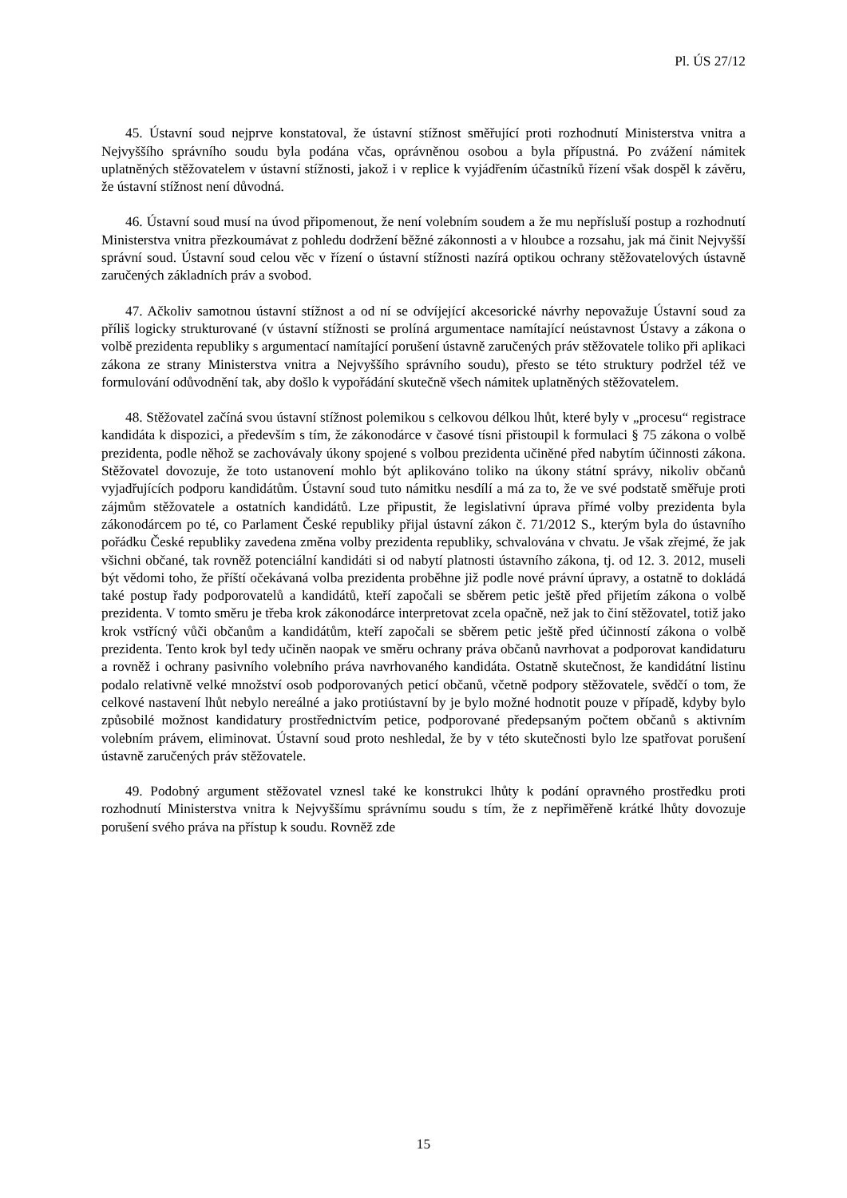Pl. ÚS 27/12
45. Ústavní soud nejprve konstatoval, že ústavní stížnost směřující proti rozhodnutí Ministerstva vnitra a Nejvyššího správního soudu byla podána včas, oprávněnou osobou a byla přípustná. Po zvážení námitek uplatněných stěžovatelem v ústavní stížnosti, jakož i v replice k vyjádřením účastníků řízení však dospěl k závěru, že ústavní stížnost není důvodná.
46. Ústavní soud musí na úvod připomenout, že není volebním soudem a že mu nepřísluší postup a rozhodnutí Ministerstva vnitra přezkoumávat z pohledu dodržení běžné zákonnosti a v hloubce a rozsahu, jak má činit Nejvyšší správní soud. Ústavní soud celou věc v řízení o ústavní stížnosti nazírá optikou ochrany stěžovatelových ústavně zaručených základních práv a svobod.
47. Ačkoliv samotnou ústavní stížnost a od ní se odvíjející akcesorické návrhy nepovažuje Ústavní soud za příliš logicky strukturované (v ústavní stížnosti se prolíná argumentace namítající neústavnost Ústavy a zákona o volbě prezidenta republiky s argumentací namítající porušení ústavně zaručených práv stěžovatele toliko při aplikaci zákona ze strany Ministerstva vnitra a Nejvyššího správního soudu), přesto se této struktury podržel též ve formulování odůvodnění tak, aby došlo k vypořádání skutečně všech námitek uplatněných stěžovatelem.
48. Stěžovatel začíná svou ústavní stížnost polemikou s celkovou délkou lhůt, které byly v „procesu“ registrace kandidáta k dispozici, a především s tím, že zákonodárce v časové tísni přistoupil k formulaci § 75 zákona o volbě prezidenta, podle něhož se zachovávaly úkony spojené s volbou prezidenta učiněné před nabytím účinnosti zákona. Stěžovatel dovozuje, že toto ustanovení mohlo být aplikováno toliko na úkony státní správy, nikoliv občanů vyjadřujících podporu kandidátům. Ústavní soud tuto námitku nesdílí a má za to, že ve své podstatě směřuje proti zájmům stěžovatele a ostatních kandidátů. Lze připustit, že legislativní úprava přímé volby prezidenta byla zákonodárcem po té, co Parlament České republiky přijal ústavní zákon č. 71/2012 S., kterým byla do ústavního pořádku České republiky zavedena změna volby prezidenta republiky, schvalována v chvatu. Je však zřejmé, že jak všichni občané, tak rovněž potenciální kandidáti si od nabytí platnosti ústavního zákona, tj. od 12. 3. 2012, museli být vědomi toho, že příští očekávaná volba prezidenta proběhne již podle nové právní úpravy, a ostatně to dokládá také postup řady podporovatelů a kandidátů, kteří započali se sběrem petic ještě před přijetím zákona o volbě prezidenta. V tomto směru je třeba krok zákonodárce interpretovat zcela opačně, než jak to činí stěžovatel, totiž jako krok vstřícný vůči občanům a kandidátům, kteří započali se sběrem petic ještě před účinností zákona o volbě prezidenta. Tento krok byl tedy učiněn naopak ve směru ochrany práva občanů navrhovat a podporovat kandidaturu a rovněž i ochrany pasivního volebního práva navrhovaného kandidáta. Ostatně skutečnost, že kandidátní listinu podalo relativně velké množství osob podporovaných peticí občanů, včetně podpory stěžovatele, svědčí o tom, že celkové nastavení lhůt nebylo nereálné a jako protiústavní by je bylo možné hodnotit pouze v případě, kdyby bylo způsobilé možnost kandidatury prostřednictvím petice, podporované předepsaným počtem občanů s aktivním volebním právem, eliminovat. Ústavní soud proto neshledal, že by v této skutečnosti bylo lze spatřovat porušení ústavně zaručených práv stěžovatele.
49. Podobný argument stěžovatel vznesl také ke konstrukci lhůty k podání opravného prostředku proti rozhodnutí Ministerstva vnitra k Nejvyššímu správnímu soudu s tím, že z nepřiměřeně krátké lhůty dovozuje porušení svého práva na přístup k soudu. Rovněž zde
15